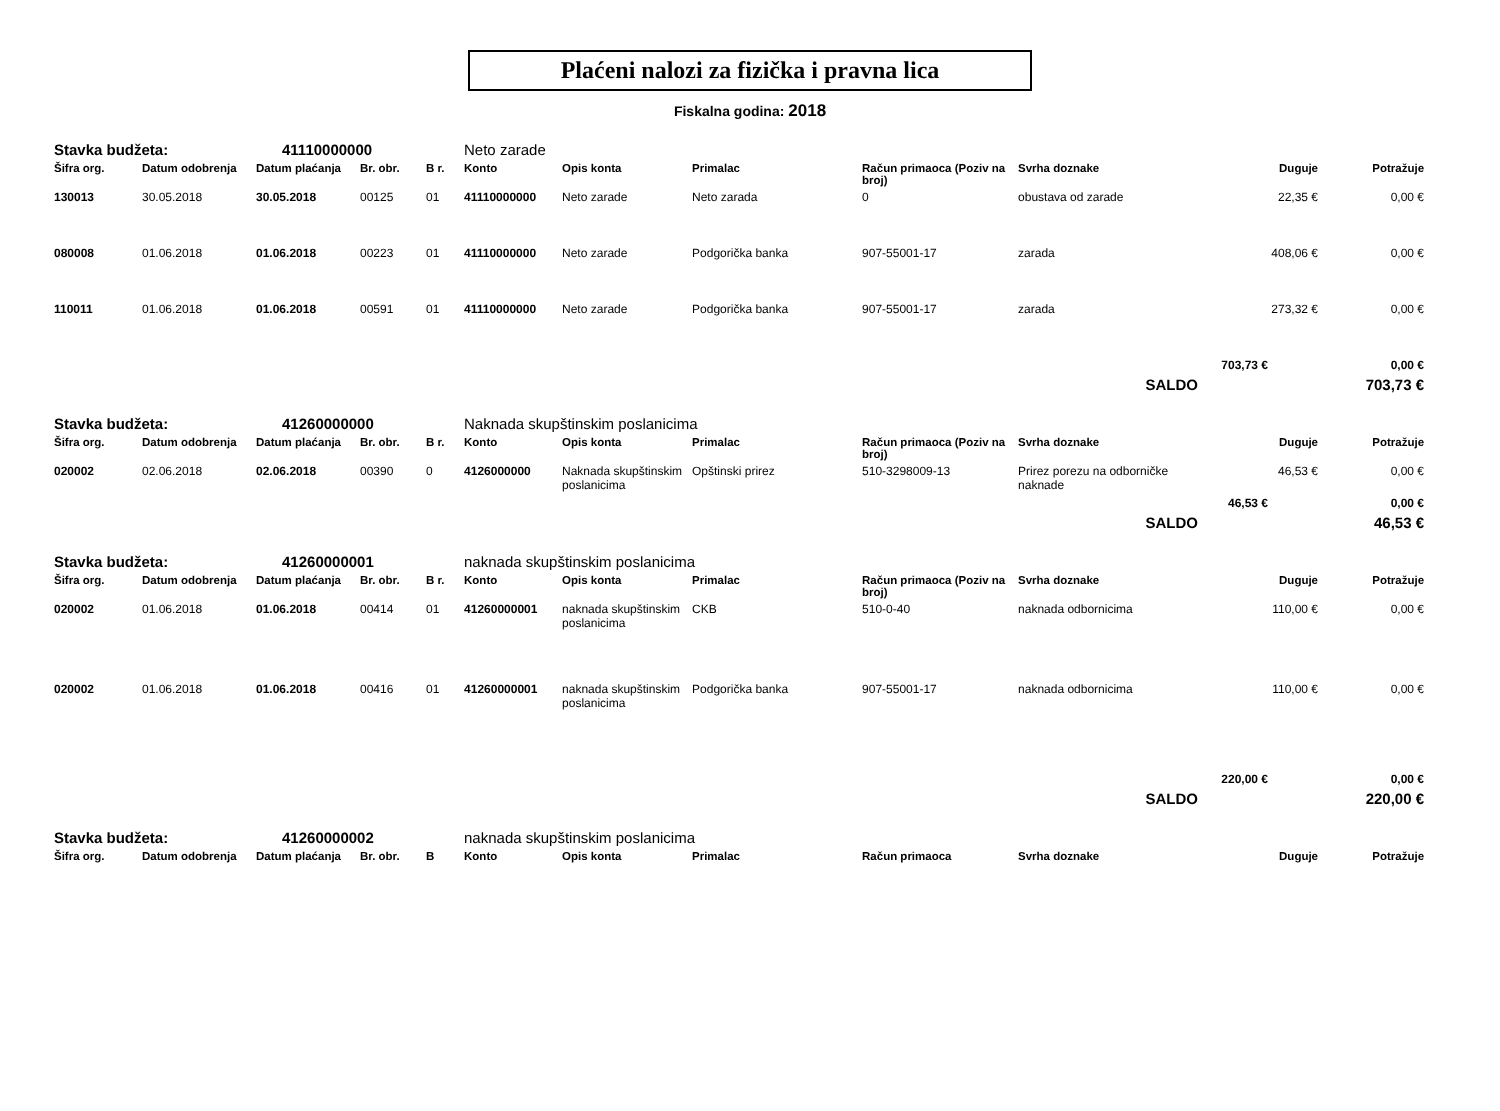Plaćeni nalozi za fizička i pravna lica
Fiskalna godina: 2018
| Stavka budžeta: | | 41110000000 | | | Neto zarade | | | | | | |
| Šifra org. | Datum odobrenja | Datum plaćanja | Br. obr. | B r. | Konto | Opis konta | Primalac | Račun primaoca (Poziv na broj) | Svrha doznake | Duguje | Potražuje |
| 130013 | 30.05.2018 | 30.05.2018 | 00125 | 01 | 41110000000 | Neto zarade | Neto zarada | 0 | obustava od zarade | 22,35 € | 0,00 € |
| 080008 | 01.06.2018 | 01.06.2018 | 00223 | 01 | 41110000000 | Neto zarade | Podgorička banka | 907-55001-17 | zarada | 408,06 € | 0,00 € |
| 110011 | 01.06.2018 | 01.06.2018 | 00591 | 01 | 41110000000 | Neto zarade | Podgorička banka | 907-55001-17 | zarada | 273,32 € | 0,00 € |
| | | | | | | | | | | 703,73 € | 0,00 € |
| SALDO | | | | | | | | | | | 703,73 € |
| Stavka budžeta: | | 41260000000 | | | Naknada skupštinskim poslanicima | | | | | | |
| Šifra org. | Datum odobrenja | Datum plaćanja | Br. obr. | B r. | Konto | Opis konta | Primalac | Račun primaoca (Poziv na broj) | Svrha doznake | Duguje | Potražuje |
| 020002 | 02.06.2018 | 02.06.2018 | 00390 | 0 | 4126000000 | Naknada skupštinskim poslanicima | Opštinski prirez | 510-3298009-13 | Prirez porezu na odborničke naknade | 46,53 € | 0,00 € |
| | | | | | | | | | | 46,53 € | 0,00 € |
| SALDO | | | | | | | | | | | 46,53 € |
| Stavka budžeta: | | 41260000001 | | | naknada skupštinskim poslanicima | | | | | | |
| Šifra org. | Datum odobrenja | Datum plaćanja | Br. obr. | B r. | Konto | Opis konta | Primalac | Račun primaoca (Poziv na broj) | Svrha doznake | Duguje | Potražuje |
| 020002 | 01.06.2018 | 01.06.2018 | 00414 | 01 | 41260000001 | naknada skupštinskim poslanicima | CKB | 510-0-40 | naknada odbornicima | 110,00 € | 0,00 € |
| 020002 | 01.06.2018 | 01.06.2018 | 00416 | 01 | 41260000001 | naknada skupštinskim poslanicima | Podgorička banka | 907-55001-17 | naknada odbornicima | 110,00 € | 0,00 € |
| | | | | | | | | | | 220,00 € | 0,00 € |
| SALDO | | | | | | | | | | | 220,00 € |
| Stavka budžeta: | | 41260000002 | | | naknada skupštinskim poslanicima | | | | | | |
| Šifra org. | Datum odobrenja | Datum plaćanja | Br. obr. | B | Konto | Opis konta | Primalac | Račun primaoca | Svrha doznake | Duguje | Potražuje |